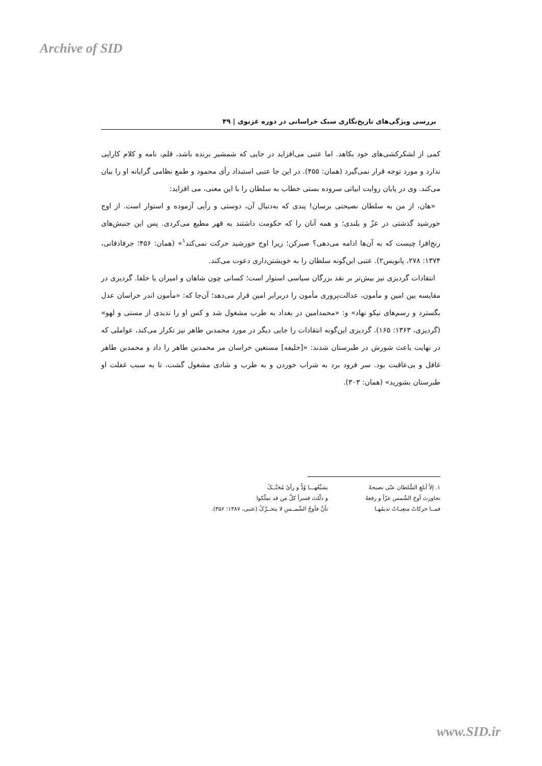Archive of SID
بررسی ویژگی‌های تاریخ‌نگاری سبک خراسانی در دوره غزنوی | ۴۹
کمی از لشکرکشی‌های خود بکاهد. اما عتبی می‌افزاید در جایی که شمشیر برنده باشد، قلم، نامه و کلام کارایی ندارد و مورد توجه قرار نمی‌گیرد (همان: ۴۵۵). در این جا عتبی استبداد رأی محمود و طمع نظامی گرایانه او را بیان می‌کند. وی در پایان روایت ابیاتی سروده بستی خطاب به سلطان را با این معنی، می افزاید:
«هان، از من به سلطان نصیحتی برسان! پندی که به‌دنبال آن، دوستی و رأیی آزموده و استوار است. از اوج خورشید گذشتی در عزّ و بلندی؛ و همه آنان را که حکومت داشتند به قهر مطیع می‌کردی. پس این جنبش‌های رنج‌افزا چیست که به آن‌ها ادامه می‌دهی؟ صبرکن؛ زیرا اوج خورشید حرکت نمی‌کند<sup>۱</sup>» (همان: ۴۵۶؛ جرفاذقانی، ۱۳۷۴: ۲۷۸، پانویس۲). عتبی این‌گونه سلطان را به خویشتن‌داری دعوت می‌کند.
انتقادات گردیزی نیز بیش‌تر بر نقد بزرگان سیاسی استوار است؛ کسانی چون شاهان و امیران یا خلفا. گردیزی در مقایسه بین امین و مأمون، عدالت‌پروری مأمون را دربرابر امین قرار می‌دهد؛ آن‌جا که: «مأمون اندر خراسان عدل بگسترد و رسم‌های نیکو نهاد» و: «محمدامین در بغداد به طرب مشغول شد و کس او را ندیدی از مستی و لهو» (گردیزی، ۱۳۶۳: ۱۶۵). گردیزی این‌گونه انتقادات را جایی دیگر در مورد محمدبن طاهر نیز تکرار می‌کند، عواملی که در نهایت باعث شورش در طبرستان شدند: «[خلیفه] مستعین خراسان مر محمدبن طاهر را داد و محمدبن طاهر غافل و بی‌عاقبت بود. سر فرود برد به شراب خوردن و به طرب و شادی مشغول گشت، تا به سبب غفلت او طبرستان بشورید» (همان: ۳۰۳).
۱. إلاً أبلغِ السُّلطان عنّی نصیحةً
یشیِّعُهـــا وُدٌّ و رأیُ مُحَنَّــکُ
تجاوزتَ أوجَ الشّمس عزّاً و رفعةً
و ذلّلتَ قسراً کلَّ مَن قد تملّکوا
فمــا حرکاتٌ متعِبـاتٌ تدیمُهـا
تأنَّ فأوجُ الشّمــسِ لا یتحــرَّکُ (عتبی، ۱۳۸۷: ۳۵۶).
www.SID.ir